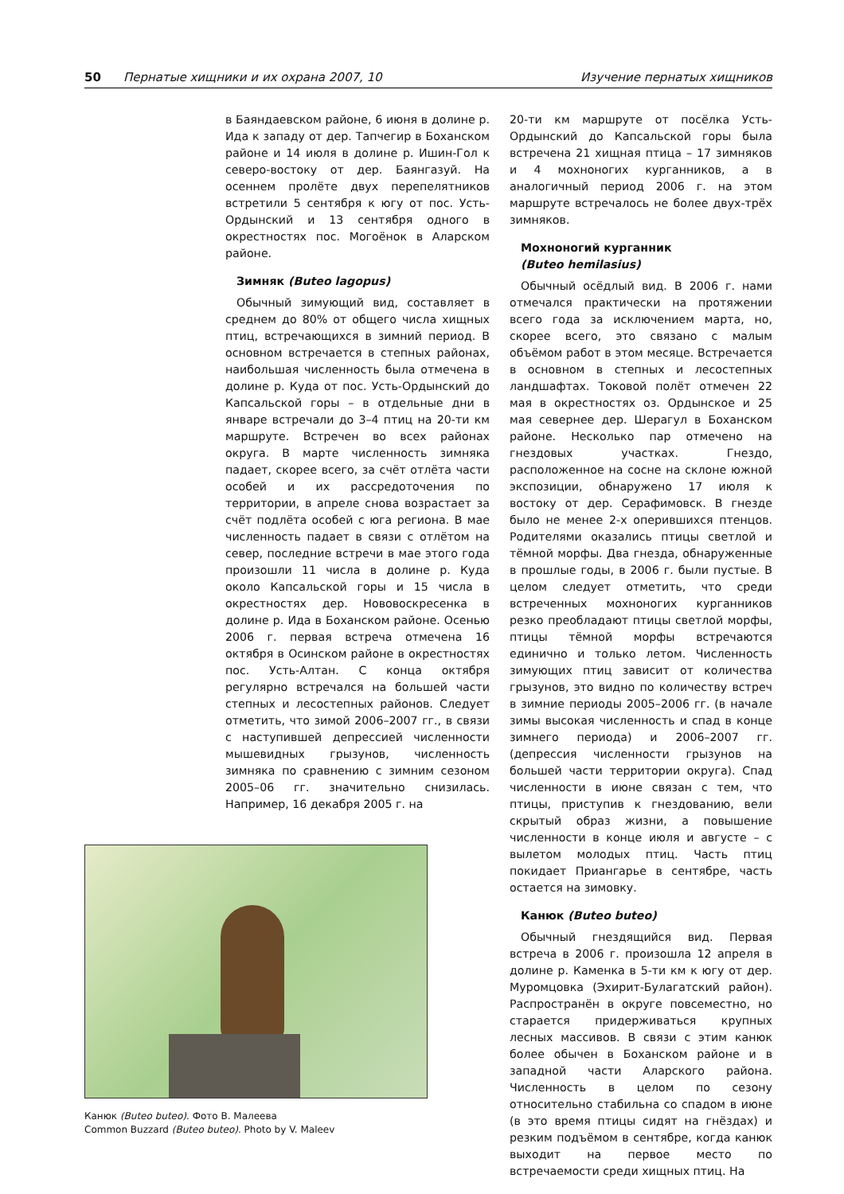50 Пернатые хищники и их охрана 2007, 10 Изучение пернатых хищников
в Баяндаевском районе, 6 июня в долине р. Ида к западу от дер. Тапчегир в Боханском районе и 14 июля в долине р. Ишин-Гол к северо-востоку от дер. Баянгазуй. На осеннем пролёте двух перепелятников встретили 5 сентября к югу от пос. Усть-Ордынский и 13 сентября одного в окрестностях пос. Могоёнок в Аларском районе.
Зимняк (Buteo lagopus)
Обычный зимующий вид, составляет в среднем до 80% от общего числа хищных птиц, встречающихся в зимний период. В основном встречается в степных районах, наибольшая численность была отмечена в долине р. Куда от пос. Усть-Ордынский до Капсальской горы – в отдельные дни в январе встречали до 3–4 птиц на 20-ти км маршруте. Встречен во всех районах округа. В марте численность зимняка падает, скорее всего, за счёт отлёта части особей и их рассредоточения по территории, в апреле снова возрастает за счёт подлёта особей с юга региона. В мае численность падает в связи с отлётом на север, последние встречи в мае этого года произошли 11 числа в долине р. Куда около Капсальской горы и 15 числа в окрестностях дер. Нововоскресенка в долине р. Ида в Боханском районе. Осенью 2006 г. первая встреча отмечена 16 октября в Осинском районе в окрестностях пос. Усть-Алтан. С конца октября регулярно встречался на большей части степных и лесостепных районов. Следует отметить, что зимой 2006–2007 гг., в связи с наступившей депрессией численности мышевидных грызунов, численность зимняка по сравнению с зимним сезоном 2005–06 гг. значительно снизилась. Например, 16 декабря 2005 г. на
Канюк (Buteo buteo). Фото В. Малеева
Common Buzzard (Buteo buteo). Photo by V. Maleev
20-ти км маршруте от посёлка Усть-Ордынский до Капсальской горы была встречена 21 хищная птица – 17 зимняков и 4 мохноногих курганников, а в аналогичный период 2006 г. на этом маршруте встречалось не более двух-трёх зимняков.
Мохноногий курганник
(Buteo hemilasius)
Обычный осёдлый вид. В 2006 г. нами отмечался практически на протяжении всего года за исключением марта, но, скорее всего, это связано с малым объёмом работ в этом месяце. Встречается в основном в степных и лесостепных ландшафтах. Токовой полёт отмечен 22 мая в окрестностях оз. Ордынское и 25 мая севернее дер. Шерагул в Боханском районе. Несколько пар отмечено на гнездовых участках. Гнездо, расположенное на сосне на склоне южной экспозиции, обнаружено 17 июля к востоку от дер. Серафимовск. В гнезде было не менее 2-х оперившихся птенцов. Родителями оказались птицы светлой и тёмной морфы. Два гнезда, обнаруженные в прошлые годы, в 2006 г. были пустые. В целом следует отметить, что среди встреченных мохноногих курганников резко преобладают птицы светлой морфы, птицы тёмной морфы встречаются единично и только летом. Численность зимующих птиц зависит от количества грызунов, это видно по количеству встреч в зимние периоды 2005–2006 гг. (в начале зимы высокая численность и спад в конце зимнего периода) и 2006–2007 гг. (депрессия численности грызунов на большей части территории округа). Спад численности в июне связан с тем, что птицы, приступив к гнездованию, вели скрытый образ жизни, а повышение численности в конце июля и августе – с вылетом молодых птиц. Часть птиц покидает Приангарье в сентябре, часть остается на зимовку.
Канюк (Buteo buteo)
Обычный гнездящийся вид. Первая встреча в 2006 г. произошла 12 апреля в долине р. Каменка в 5-ти км к югу от дер. Муромцовка (Эхирит-Булагатский район). Распространён в округе повсеместно, но старается придерживаться крупных лесных массивов. В связи с этим канюк более обычен в Боханском районе и в западной части Аларского района. Численность в целом по сезону относительно стабильна со спадом в июне (в это время птицы сидят на гнёздах) и резким подъёмом в сентябре, когда канюк выходит на первое место по встречаемости среди хищных птиц. На